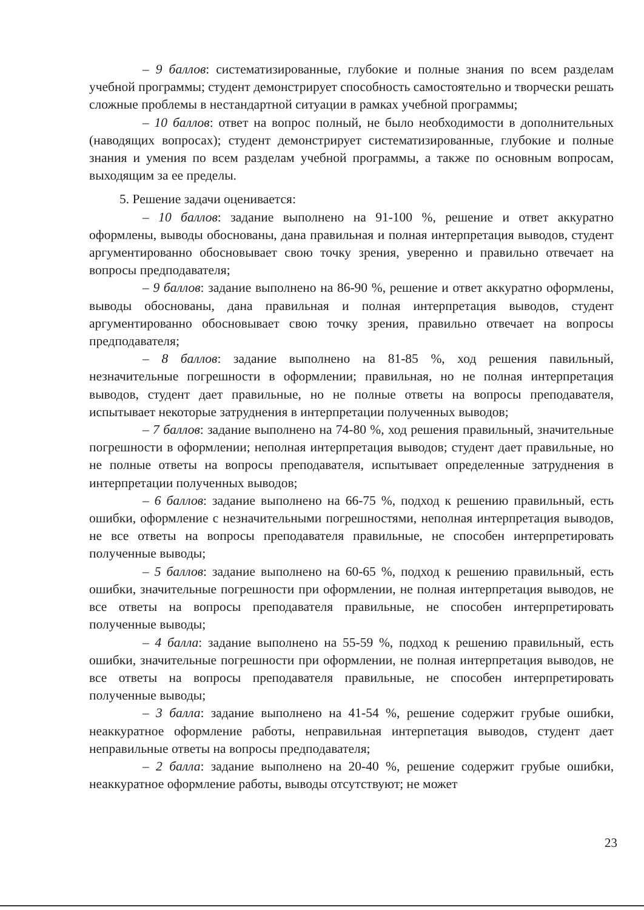– 9 баллов: систематизированные, глубокие и полные знания по всем разделам учебной программы; студент демонстрирует способность самостоятельно и творчески решать сложные проблемы в нестандартной ситуации в рамках учебной программы;
– 10 баллов: ответ на вопрос полный, не было необходимости в дополнительных (наводящих вопросах); студент демонстрирует систематизированные, глубокие и полные знания и умения по всем разделам учебной программы, а также по основным вопросам, выходящим за ее пределы.
5. Решение задачи оценивается:
– 10 баллов: задание выполнено на 91-100 %, решение и ответ аккуратно оформлены, выводы обоснованы, дана правильная и полная интерпретация выводов, студент аргументированно обосновывает свою точку зрения, уверенно и правильно отвечает на вопросы предподавателя;
– 9 баллов: задание выполнено на 86-90 %, решение и ответ аккуратно оформлены, выводы обоснованы, дана правильная и полная интерпретация выводов, студент аргументированно обосновывает свою точку зрения, правильно отвечает на вопросы предподавателя;
– 8 баллов: задание выполнено на 81-85 %, ход решения павильный, незначительные погрешности в оформлении; правильная, но не полная интерпретация выводов, студент дает правильные, но не полные ответы на вопросы преподавателя, испытывает некоторые затруднения в интерпретации полученных выводов;
– 7 баллов: задание выполнено на 74-80 %, ход решения правильный, значительные погрешности в оформлении; неполная интерпретация выводов; студент дает правильные, но не полные ответы на вопросы преподавателя, испытывает определенные затруднения в интерпретации полученных выводов;
– 6 баллов: задание выполнено на 66-75 %, подход к решению правильный, есть ошибки, оформление с незначительными погрешностями, неполная интерпретация выводов, не все ответы на вопросы преподавателя правильные, не способен интерпретировать полученные выводы;
– 5 баллов: задание выполнено на 60-65 %, подход к решению правильный, есть ошибки, значительные погрешности при оформлении, не полная интерпретация выводов, не все ответы на вопросы преподавателя правильные, не способен интерпретировать полученные выводы;
– 4 балла: задание выполнено на 55-59 %, подход к решению правильный, есть ошибки, значительные погрешности при оформлении, не полная интерпретация выводов, не все ответы на вопросы преподавателя правильные, не способен интерпретировать полученные выводы;
– 3 балла: задание выполнено на 41-54 %, решение содержит грубые ошибки, неаккуратное оформление работы, неправильная интерпетация выводов, студент дает неправильные ответы на вопросы предподавателя;
– 2 балла: задание выполнено на 20-40 %, решение содержит грубые ошибки, неаккуратное оформление работы, выводы отсутствуют; не может
23